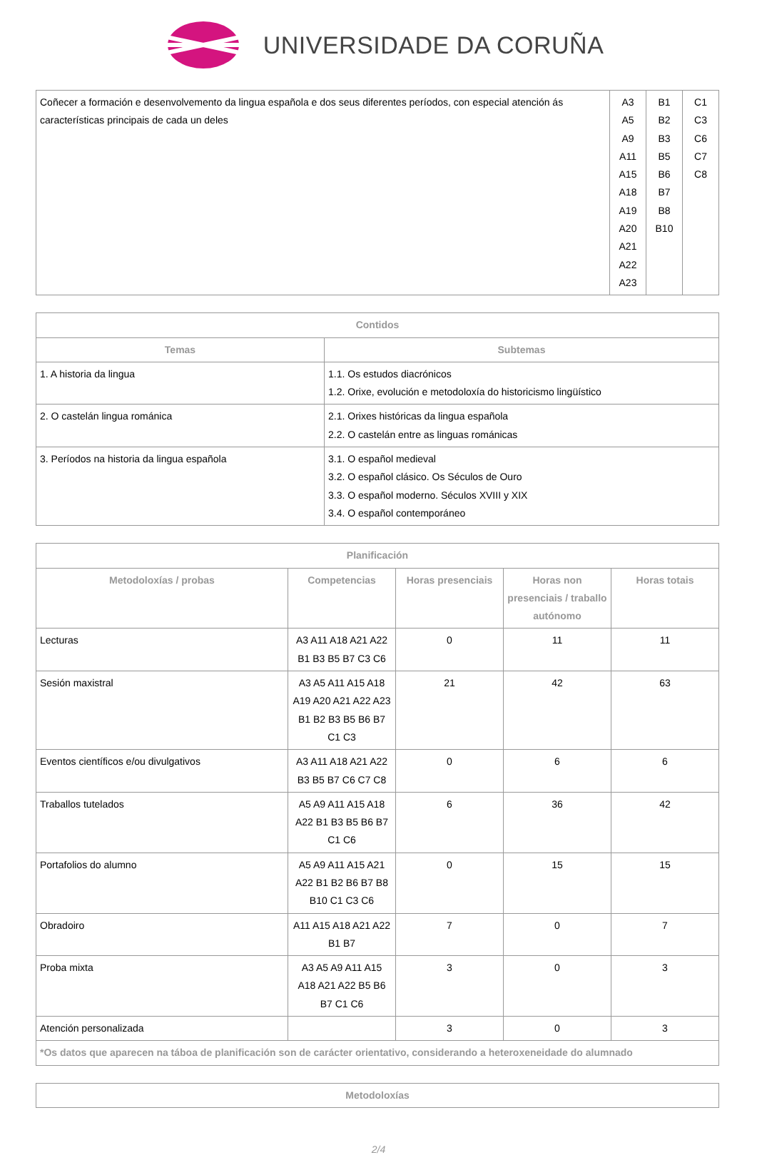UNIVERSIDADE DA CORUÑA
| Coñecer a formación e desenvolvemento da lingua española e dos seus diferentes períodos, con especial atención ás características principais de cada un deles | A3 A5 A9 A11 A15 A18 A19 A20 A21 A22 A23 | B1 B2 B3 B5 B6 B7 B8 B10 | C1 C3 C6 C7 C8 |
| Contidos | |
| --- | --- |
| Temas | Subtemas |
| 1. A historia da lingua | 1.1. Os estudos diacrónicos 1.2. Orixe, evolución e metodoloxía do historicismo lingüístico |
| 2. O castelán lingua románica | 2.1. Orixes históricas da lingua española 2.2. O castelán entre as linguas románicas |
| 3. Períodos na historia da lingua española | 3.1. O español medieval 3.2. O español clásico. Os Séculos de Ouro 3.3. O español moderno. Séculos XVIII y XIX 3.4. O español contemporáneo |
| Planificación | | | | |
| --- | --- | --- | --- | --- |
| Metodoloxías / probas | Competencias | Horas presenciais | Horas non presenciais / traballo autónomo | Horas totais |
| Lecturas | A3 A11 A18 A21 A22 B1 B3 B5 B7 C3 C6 | 0 | 11 | 11 |
| Sesión maxistral | A3 A5 A11 A15 A18 A19 A20 A21 A22 A23 B1 B2 B3 B5 B6 B7 C1 C3 | 21 | 42 | 63 |
| Eventos científicos e/ou divulgativos | A3 A11 A18 A21 A22 B3 B5 B7 C6 C7 C8 | 0 | 6 | 6 |
| Traballos tutelados | A5 A9 A11 A15 A18 A22 B1 B3 B5 B6 B7 C1 C6 | 6 | 36 | 42 |
| Portafolios do alumno | A5 A9 A11 A15 A21 A22 B1 B2 B6 B7 B8 B10 C1 C3 C6 | 0 | 15 | 15 |
| Obradoiro | A11 A15 A18 A21 A22 B1 B7 | 7 | 0 | 7 |
| Proba mixta | A3 A5 A9 A11 A15 A18 A21 A22 B5 B6 B7 C1 C6 | 3 | 0 | 3 |
| Atención personalizada | | 3 | 0 | 3 |
| *Os datos que aparecen na táboa de planificación son de carácter orientativo, considerando a heteroxeneidade do alumnado | | | | |
| Metodoloxías |
| --- |
2/4